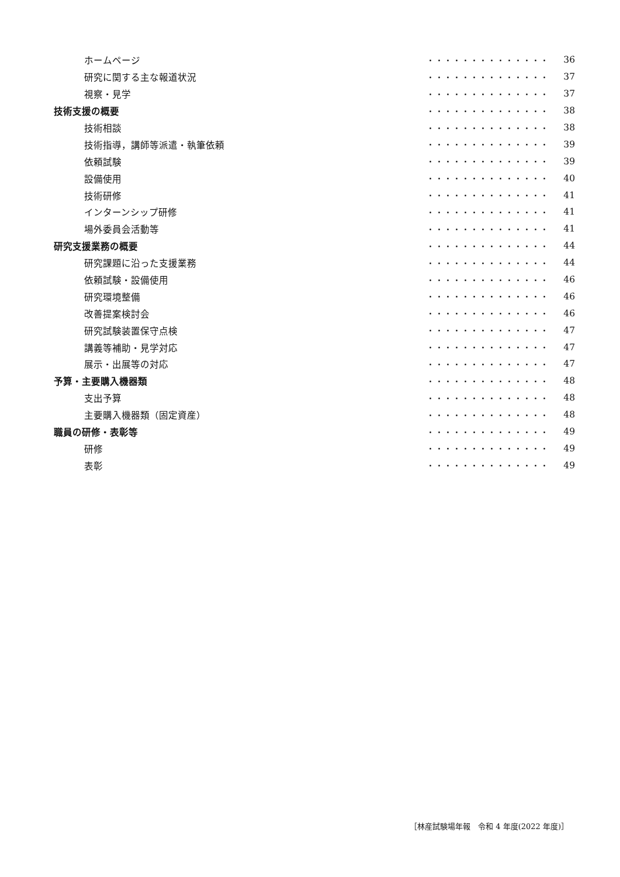ホームページ ・・・・・・・・・・・・・・ 36
研究に関する主な報道状況 ・・・・・・・・・・・・・・ 37
視察・見学 ・・・・・・・・・・・・・・ 37
技術支援の概要 ・・・・・・・・・・・・・・ 38
技術相談 ・・・・・・・・・・・・・・ 38
技術指導，講師等派遣・執筆依頼 ・・・・・・・・・・・・・・ 39
依頼試験 ・・・・・・・・・・・・・・ 39
設備使用 ・・・・・・・・・・・・・・ 40
技術研修 ・・・・・・・・・・・・・・ 41
インターンシップ研修 ・・・・・・・・・・・・・・ 41
場外委員会活動等 ・・・・・・・・・・・・・・ 41
研究支援業務の概要 ・・・・・・・・・・・・・・ 44
研究課題に沿った支援業務 ・・・・・・・・・・・・・・ 44
依頼試験・設備使用 ・・・・・・・・・・・・・・ 46
研究環境整備 ・・・・・・・・・・・・・・ 46
改善提案検討会 ・・・・・・・・・・・・・・ 46
研究試験装置保守点検 ・・・・・・・・・・・・・・ 47
講義等補助・見学対応 ・・・・・・・・・・・・・・ 47
展示・出展等の対応 ・・・・・・・・・・・・・・ 47
予算・主要購入機器類 ・・・・・・・・・・・・・・ 48
支出予算 ・・・・・・・・・・・・・・ 48
主要購入機器類（固定資産） ・・・・・・・・・・・・・・ 48
職員の研修・表彰等 ・・・・・・・・・・・・・・ 49
研修 ・・・・・・・・・・・・・・ 49
表彰 ・・・・・・・・・・・・・・ 49
［林産試験場年報　令和 4 年度(2022 年度)］